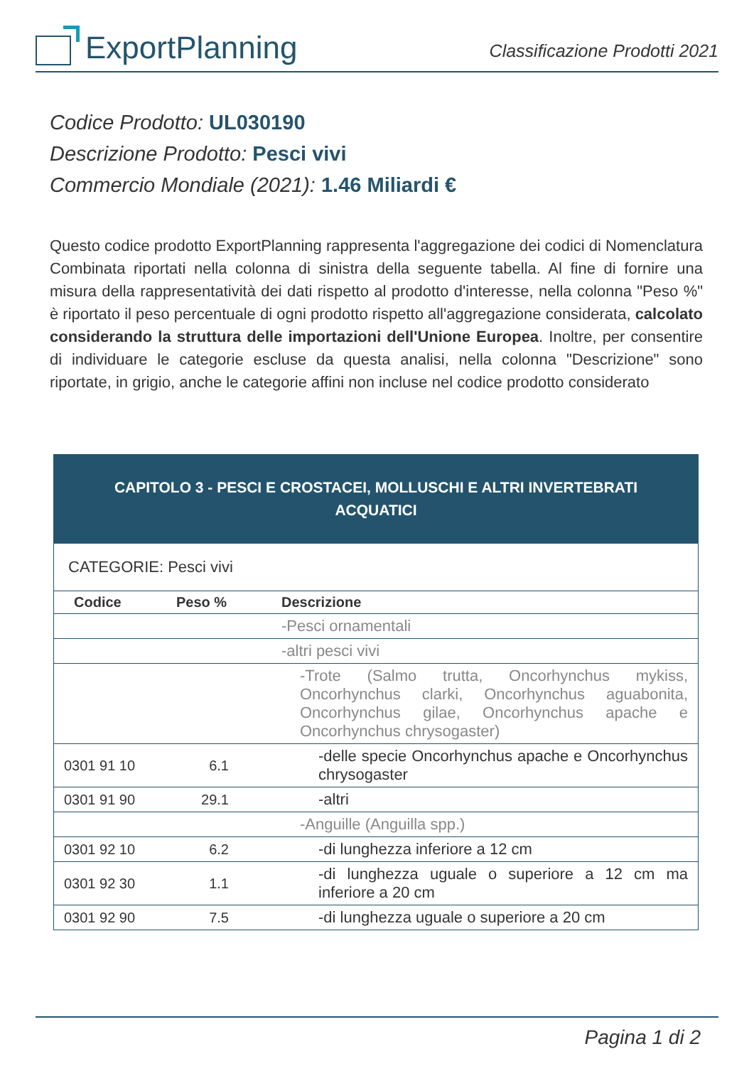ExportPlanning
Classificazione Prodotti 2021
Codice Prodotto: UL030190
Descrizione Prodotto: Pesci vivi
Commercio Mondiale (2021): 1.46 Miliardi €
Questo codice prodotto ExportPlanning rappresenta l'aggregazione dei codici di Nomenclatura Combinata riportati nella colonna di sinistra della seguente tabella. Al fine di fornire una misura della rappresentatività dei dati rispetto al prodotto d'interesse, nella colonna "Peso %" è riportato il peso percentuale di ogni prodotto rispetto all'aggregazione considerata, calcolato considerando la struttura delle importazioni dell'Unione Europea. Inoltre, per consentire di individuare le categorie escluse da questa analisi, nella colonna "Descrizione" sono riportate, in grigio, anche le categorie affini non incluse nel codice prodotto considerato
| CAPITOLO 3 - PESCI E CROSTACEI, MOLLUSCHI E ALTRI INVERTEBRATI ACQUATICI | | |
| CATEGORIE: Pesci vivi | | |
| Codice | Peso % | Descrizione |
| | | -Pesci ornamentali |
| | | -altri pesci vivi |
| | | -Trote (Salmo trutta, Oncorhynchus mykiss, Oncorhynchus clarki, Oncorhynchus aguabonita, Oncorhynchus gilae, Oncorhynchus apache e Oncorhynchus chrysogaster) |
| 0301 91 10 | 6.1 | -delle specie Oncorhynchus apache e Oncorhynchus chrysogaster |
| 0301 91 90 | 29.1 | -altri |
| | | -Anguille (Anguilla spp.) |
| 0301 92 10 | 6.2 | -di lunghezza inferiore a 12 cm |
| 0301 92 30 | 1.1 | -di lunghezza uguale o superiore a 12 cm ma inferiore a 20 cm |
| 0301 92 90 | 7.5 | -di lunghezza uguale o superiore a 20 cm |
Pagina 1 di 2